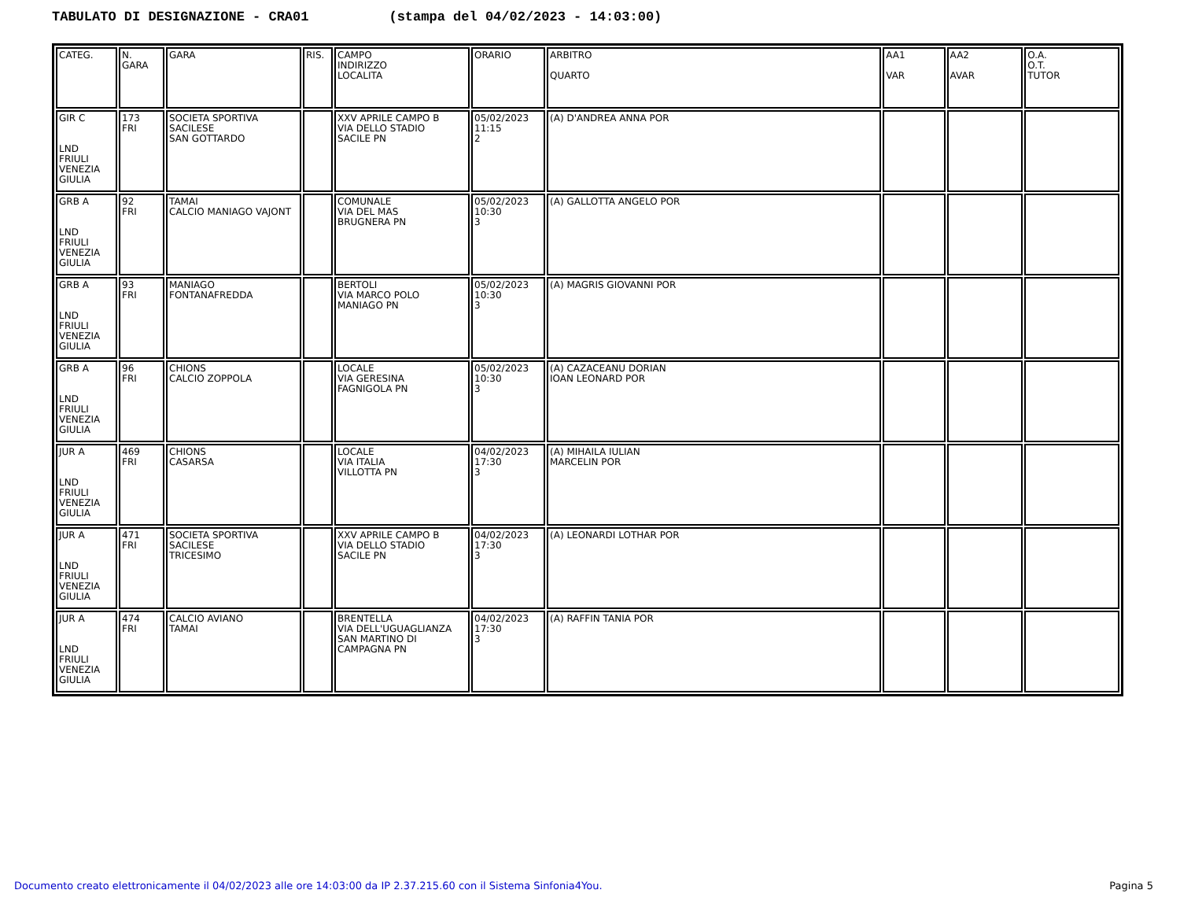TABULATO DI DESIGNAZIONE - CRA01 (stampa del 04/02/2023 - 14:03:00)
| CATEG. | N. GARA | GARA | RIS. | CAMPO INDIRIZZO LOCALITA | ORARIO | ARBITRO QUARTO | AA1 VAR | AA2 AVAR | O.A. O.T. TUTOR |
| GIR C LND FRIULI VENEZIA GIULIA | 173 FRI | SOCIETA SPORTIVA SACILESE SAN GOTTARDO | | XXV APRILE CAMPO B VIA DELLO STADIO SACILE PN | 05/02/2023 11:15 2 | (A) D'ANDREA ANNA POR | | | |
| GRB A LND FRIULI VENEZIA GIULIA | 92 FRI | TAMAI CALCIO MANIAGO VAJONT | | COMUNALE VIA DEL MAS BRUGNERA PN | 05/02/2023 10:30 3 | (A) GALLOTTA ANGELO POR | | | |
| GRB A LND FRIULI VENEZIA GIULIA | 93 FRI | MANIAGO FONTANAFREDDA | | BERTOLI VIA MARCO POLO MANIAGO PN | 05/02/2023 10:30 3 | (A) MAGRIS GIOVANNI POR | | | |
| GRB A LND FRIULI VENEZIA GIULIA | 96 FRI | CHIONS CALCIO ZOPPOLA | | LOCALE VIA GERESINA FAGNIGOLA PN | 05/02/2023 10:30 3 | (A) CAZACEANU DORIAN IOAN LEONARD POR | | | |
| JUR A LND FRIULI VENEZIA GIULIA | 469 FRI | CHIONS CASARSA | | LOCALE VIA ITALIA VILLOTTA PN | 04/02/2023 17:30 3 | (A) MIHAILA IULIAN MARCELIN POR | | | |
| JUR A LND FRIULI VENEZIA GIULIA | 471 FRI | SOCIETA SPORTIVA SACILESE TRICESIMO | | XXV APRILE CAMPO B VIA DELLO STADIO SACILE PN | 04/02/2023 17:30 3 | (A) LEONARDI LOTHAR POR | | | |
| JUR A LND FRIULI VENEZIA GIULIA | 474 FRI | CALCIO AVIANO TAMAI | | BRENTELLA VIA DELL'UGUAGLIANZA SAN MARTINO DI CAMPAGNA PN | 04/02/2023 17:30 3 | (A) RAFFIN TANIA POR | | | |
Documento creato elettronicamente il 04/02/2023 alle ore 14:03:00 da IP 2.37.215.60 con il Sistema Sinfonia4You. Pagina 5